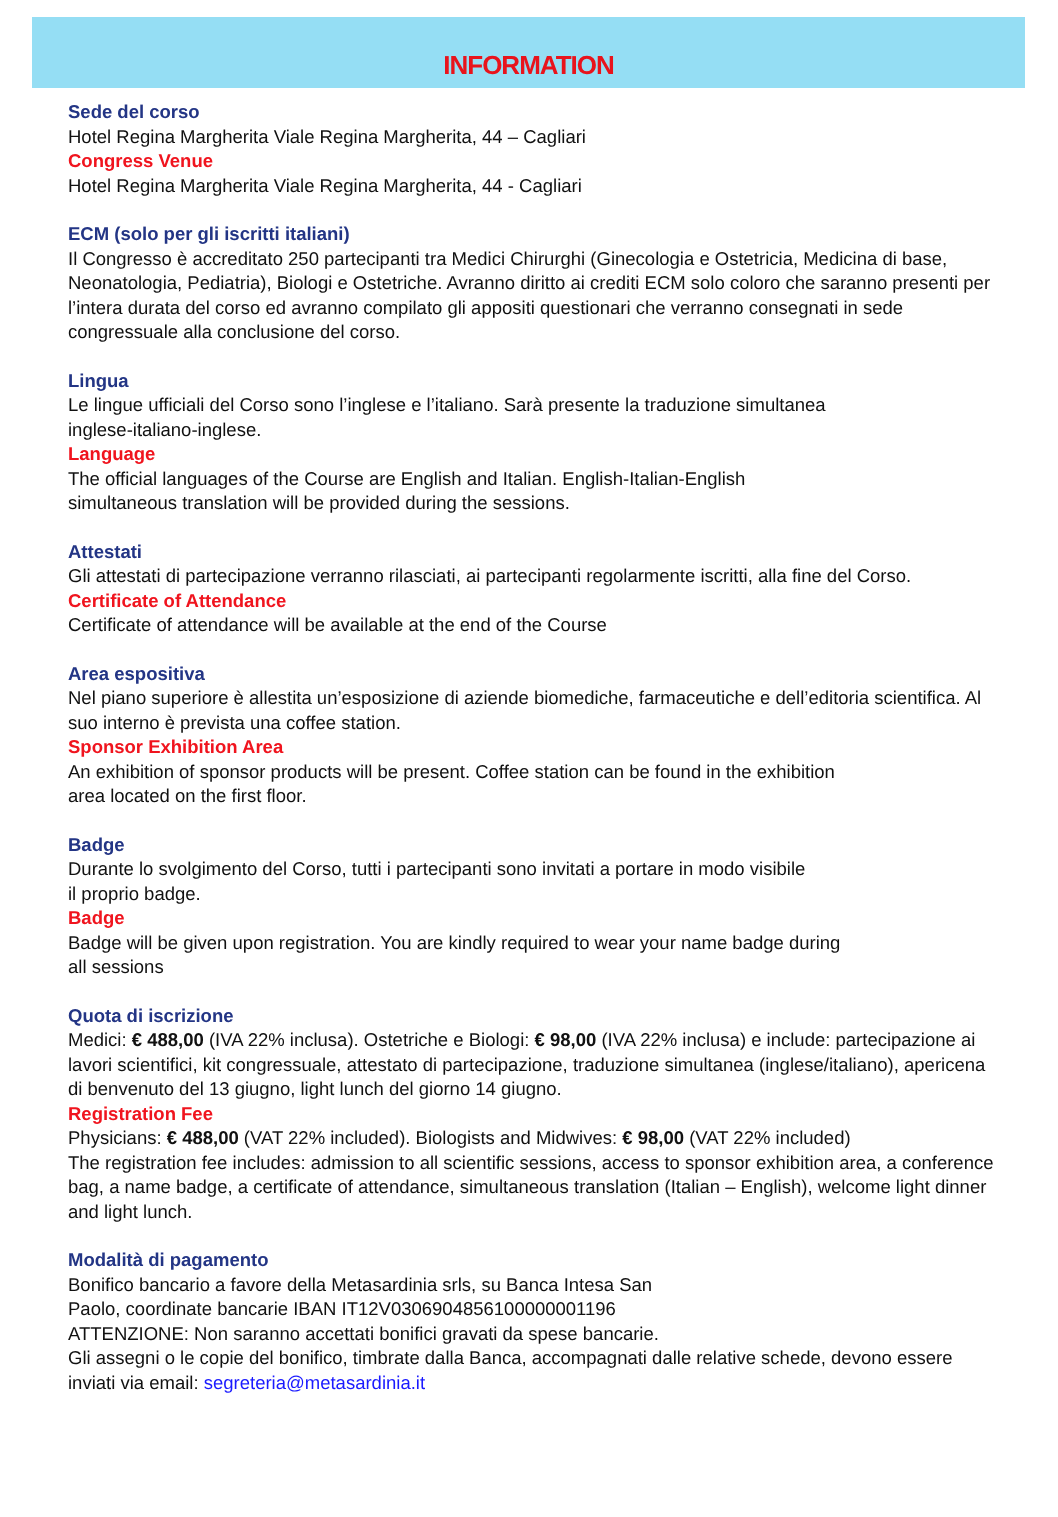INFORMATION
Sede del corso
Hotel Regina Margherita Viale Regina Margherita, 44 – Cagliari
Congress Venue
Hotel Regina Margherita Viale Regina Margherita, 44 - Cagliari
ECM (solo per gli iscritti italiani)
Il Congresso è accreditato 250 partecipanti tra Medici Chirurghi (Ginecologia e Ostetricia, Medicina di base, Neonatologia, Pediatria), Biologi e Ostetriche. Avranno diritto ai crediti ECM solo coloro che saranno presenti per l’intera durata del corso ed avranno compilato gli appositi questionari che verranno consegnati in sede congressuale alla conclusione del corso.
Lingua
Le lingue ufficiali del Corso sono l’inglese e l’italiano. Sarà presente la traduzione simultanea
inglese-italiano-inglese.
Language
The official languages of the Course are English and Italian. English-Italian-English
simultaneous translation will be provided during the sessions.
Attestati
Gli attestati di partecipazione verranno rilasciati, ai partecipanti regolarmente iscritti, alla fine del Corso.
Certificate of Attendance
Certificate of attendance will be available at the end of the Course
Area espositiva
Nel piano superiore è allestita un’esposizione di aziende biomediche, farmaceutiche e dell’editoria scientifica. Al suo interno è prevista una coffee station.
Sponsor Exhibition Area
An exhibition of sponsor products will be present. Coffee station can be found in the exhibition
area located on the first floor.
Badge
Durante lo svolgimento del Corso, tutti i partecipanti sono invitati a portare in modo visibile
il proprio badge.
Badge
Badge will be given upon registration. You are kindly required to wear your name badge during
all sessions
Quota di iscrizione
Medici: € 488,00 (IVA 22% inclusa). Ostetriche e Biologi: € 98,00 (IVA 22% inclusa) e include: partecipazione ai lavori scientifici, kit congressuale, attestato di partecipazione, traduzione simultanea (inglese/italiano), apericena di benvenuto del 13 giugno, light lunch del giorno 14 giugno.
Registration Fee
Physicians: € 488,00 (VAT 22% included). Biologists and Midwives: € 98,00 (VAT 22% included)
The registration fee includes: admission to all scientific sessions, access to sponsor exhibition area, a conference bag, a name badge, a certificate of attendance, simultaneous translation (Italian – English), welcome light dinner and light lunch.
Modalità di pagamento
Bonifico bancario a favore della Metasardinia srls, su Banca Intesa San
Paolo, coordinate bancarie IBAN IT12V0306904856100000001196
ATTENZIONE: Non saranno accettati bonifici gravati da spese bancarie.
Gli assegni o le copie del bonifico, timbrate dalla Banca, accompagnati dalle relative schede, devono essere inviati via email: segreteria@metasardinia.it